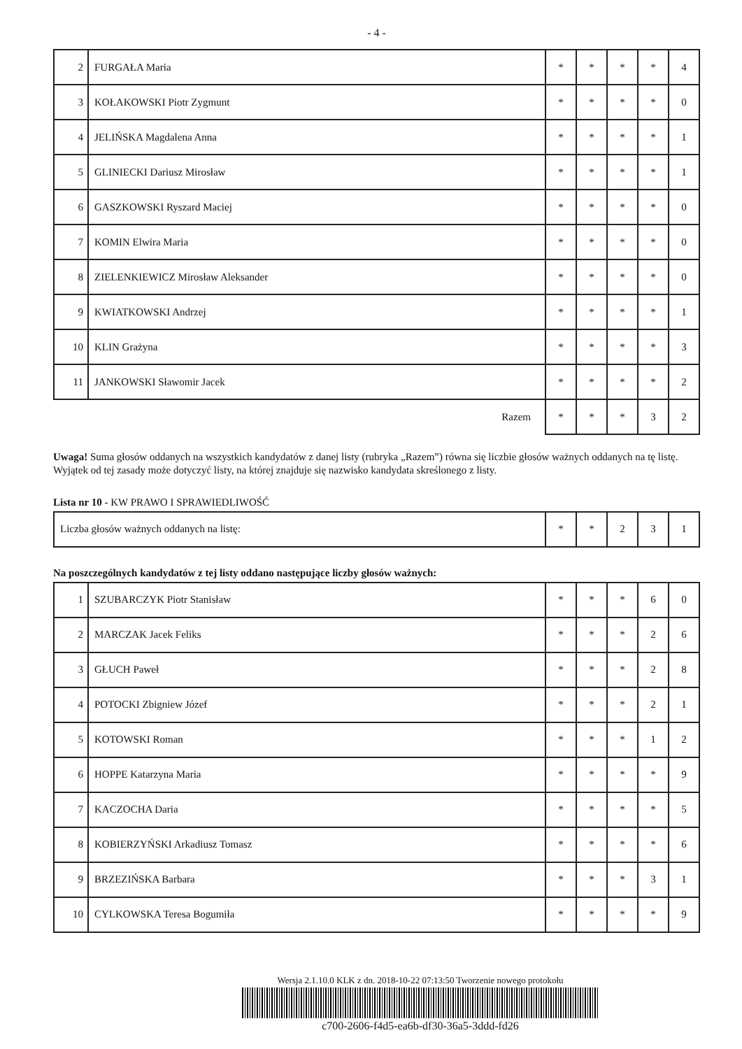- 4 -
| 2 | FURGAŁA Maria | * | * | * | * | 4 |
| 3 | KOŁAKOWSKI Piotr Zygmunt | * | * | * | * | 0 |
| 4 | JELIŃSKA Magdalena Anna | * | * | * | * | 1 |
| 5 | GLINIECKI Dariusz Mirosław | * | * | * | * | 1 |
| 6 | GASZKOWSKI Ryszard Maciej | * | * | * | * | 0 |
| 7 | KOMIN Elwira Maria | * | * | * | * | 0 |
| 8 | ZIELENKIEWICZ Mirosław Aleksander | * | * | * | * | 0 |
| 9 | KWIATKOWSKI Andrzej | * | * | * | * | 1 |
| 10 | KLIN Grażyna | * | * | * | * | 3 |
| 11 | JANKOWSKI Sławomir Jacek | * | * | * | * | 2 |
| | Razem | * | * | * | 3 | 2 |
Uwaga! Suma głosów oddanych na wszystkich kandydatów z danej listy (rubryka „Razem”) równa się liczbie głosów ważnych oddanych na tę listę. Wyjątek od tej zasady może dotyczyć listy, na której znajduje się nazwisko kandydata skreślonego z listy.
Lista nr 10 - KW PRAWO I SPRAWIEDLIWOŚĆ
| Liczba głosów ważnych oddanych na listę: | * | * | 2 | 3 | 1 |
Na poszczególnych kandydatów z tej listy oddano następujące liczby głosów ważnych:
| 1 | SZUBARCZYK Piotr Stanisław | * | * | * | 6 | 0 |
| 2 | MARCZAK Jacek Feliks | * | * | * | 2 | 6 |
| 3 | GŁUCH Paweł | * | * | * | 2 | 8 |
| 4 | POTOCKI Zbigniew Józef | * | * | * | 2 | 1 |
| 5 | KOTOWSKI Roman | * | * | * | 1 | 2 |
| 6 | HOPPE Katarzyna Maria | * | * | * | * | 9 |
| 7 | KACZOCHA Daria | * | * | * | * | 5 |
| 8 | KOBIERZYŃSKI Arkadiusz Tomasz | * | * | * | * | 6 |
| 9 | BRZEZIŃSKA Barbara | * | * | * | 3 | 1 |
| 10 | CYLKOWSKA Teresa Bogumiła | * | * | * | * | 9 |
Wersja 2.1.10.0 KLK z dn. 2018-10-22 07:13:50 Tworzenie nowego protokołu
c700-2606-f4d5-ea6b-df30-36a5-3ddd-fd26